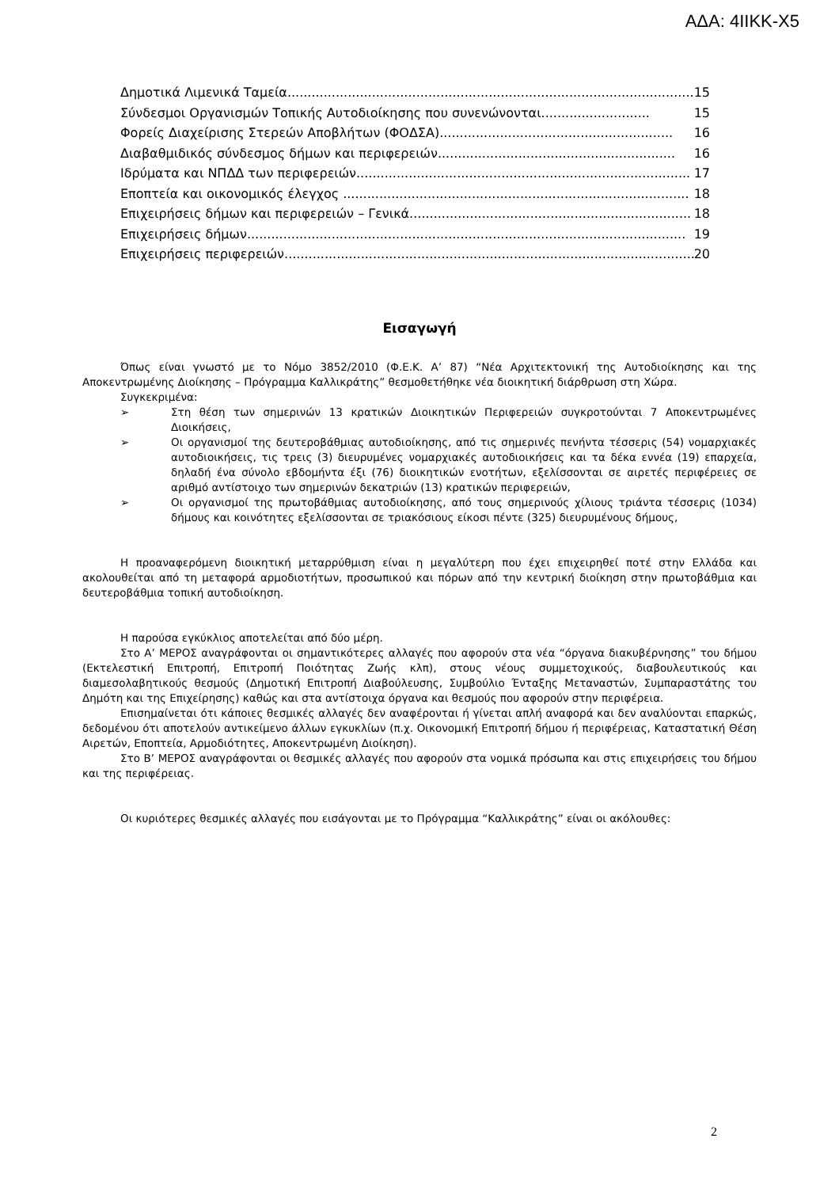ΑΔΑ: 4ΙΙΚΚ-Χ5
Δημοτικά Λιμενικά Ταμεία..................................................................................................... 15
Σύνδεσμοι Οργανισμών Τοπικής Αυτοδιοίκησης που συνενώνονται........................... 15
Φορείς Διαχείρισης Στερεών Αποβλήτων (ΦΟΔΣΑ).......................................................... 16
Διαβαθμιδικός σύνδεσμος δήμων και περιφερειών........................................................... 16
Ιδρύματα και ΝΠΔΔ των περιφερειών................................................................................... 17
Εποπτεία και οικονομικός έλεγχος ...................................................................................... 18
Επιχειρήσεις δήμων και περιφερειών – Γενικά...................................................................... 18
Επιχειρήσεις δήμων............................................................................................................. 19
Επιχειρήσεις περιφερειών...................................................................................................... 20
Εισαγωγή
Όπως είναι γνωστό με το Νόμο 3852/2010 (Φ.Ε.Κ. Α’ 87) “Νέα Αρχιτεκτονική της Αυτοδιοίκησης και της Αποκεντρωμένης Διοίκησης – Πρόγραμμα Καλλικράτης” θεσμοθετήθηκε νέα διοικητική διάρθρωση στη Χώρα.
Συγκεκριμένα:
➢ Στη θέση των σημερινών 13 κρατικών Διοικητικών Περιφερειών συγκροτούνται 7 Αποκεντρωμένες Διοικήσεις,
➢ Οι οργανισμοί της δευτεροβάθμιας αυτοδιοίκησης, από τις σημερινές πενήντα τέσσερις (54) νομαρχιακές αυτοδιοικήσεις, τις τρεις (3) διευρυμένες νομαρχιακές αυτοδιοικήσεις και τα δέκα εννέα (19) επαρχεία, δηλαδή ένα σύνολο εβδομήντα έξι (76) διοικητικών ενοτήτων, εξελίσσονται σε αιρετές περιφέρειες σε αριθμό αντίστοιχο των σημερινών δεκατριών (13) κρατικών περιφερειών,
➢ Οι οργανισμοί της πρωτοβάθμιας αυτοδιοίκησης, από τους σημερινούς χίλιους τριάντα τέσσερις (1034) δήμους και κοινότητες εξελίσσονται σε τριακόσιους είκοσι πέντε (325) διευρυμένους δήμους,
Η προαναφερόμενη διοικητική μεταρρύθμιση είναι η μεγαλύτερη που έχει επιχειρηθεί ποτέ στην Ελλάδα και ακολουθείται από τη μεταφορά αρμοδιοτήτων, προσωπικού και πόρων από την κεντρική διοίκηση στην πρωτοβάθμια και δευτεροβάθμια τοπική αυτοδιοίκηση.
Η παρούσα εγκύκλιος αποτελείται από δύο μέρη.
Στο Α’ ΜΕΡΟΣ αναγράφονται οι σημαντικότερες αλλαγές που αφορούν στα νέα “όργανα διακυβέρνησης” του δήμου (Εκτελεστική Επιτροπή, Επιτροπή Ποιότητας Ζωής κλπ), στους νέους συμμετοχικούς, διαβουλευτικούς και διαμεσολαβητικούς θεσμούς (Δημοτική Επιτροπή Διαβούλευσης, Συμβούλιο Ένταξης Μεταναστών, Συμπαραστάτης του Δημότη και της Επιχείρησης) καθώς και στα αντίστοιχα όργανα και θεσμούς που αφορούν στην περιφέρεια.
Επισημαίνεται ότι κάποιες θεσμικές αλλαγές δεν αναφέρονται ή γίνεται απλή αναφορά και δεν αναλύονται επαρκώς, δεδομένου ότι αποτελούν αντικείμενο άλλων εγκυκλίων (π.χ. Οικονομική Επιτροπή δήμου ή περιφέρειας, Καταστατική Θέση Αιρετών, Εποπτεία, Αρμοδιότητες, Αποκεντρωμένη Διοίκηση).
Στο Β’ ΜΕΡΟΣ αναγράφονται οι θεσμικές αλλαγές που αφορούν στα νομικά πρόσωπα και στις επιχειρήσεις του δήμου και της περιφέρειας.
Οι κυριότερες θεσμικές αλλαγές που εισάγονται με το Πρόγραμμα “Καλλικράτης” είναι οι ακόλουθες:
2